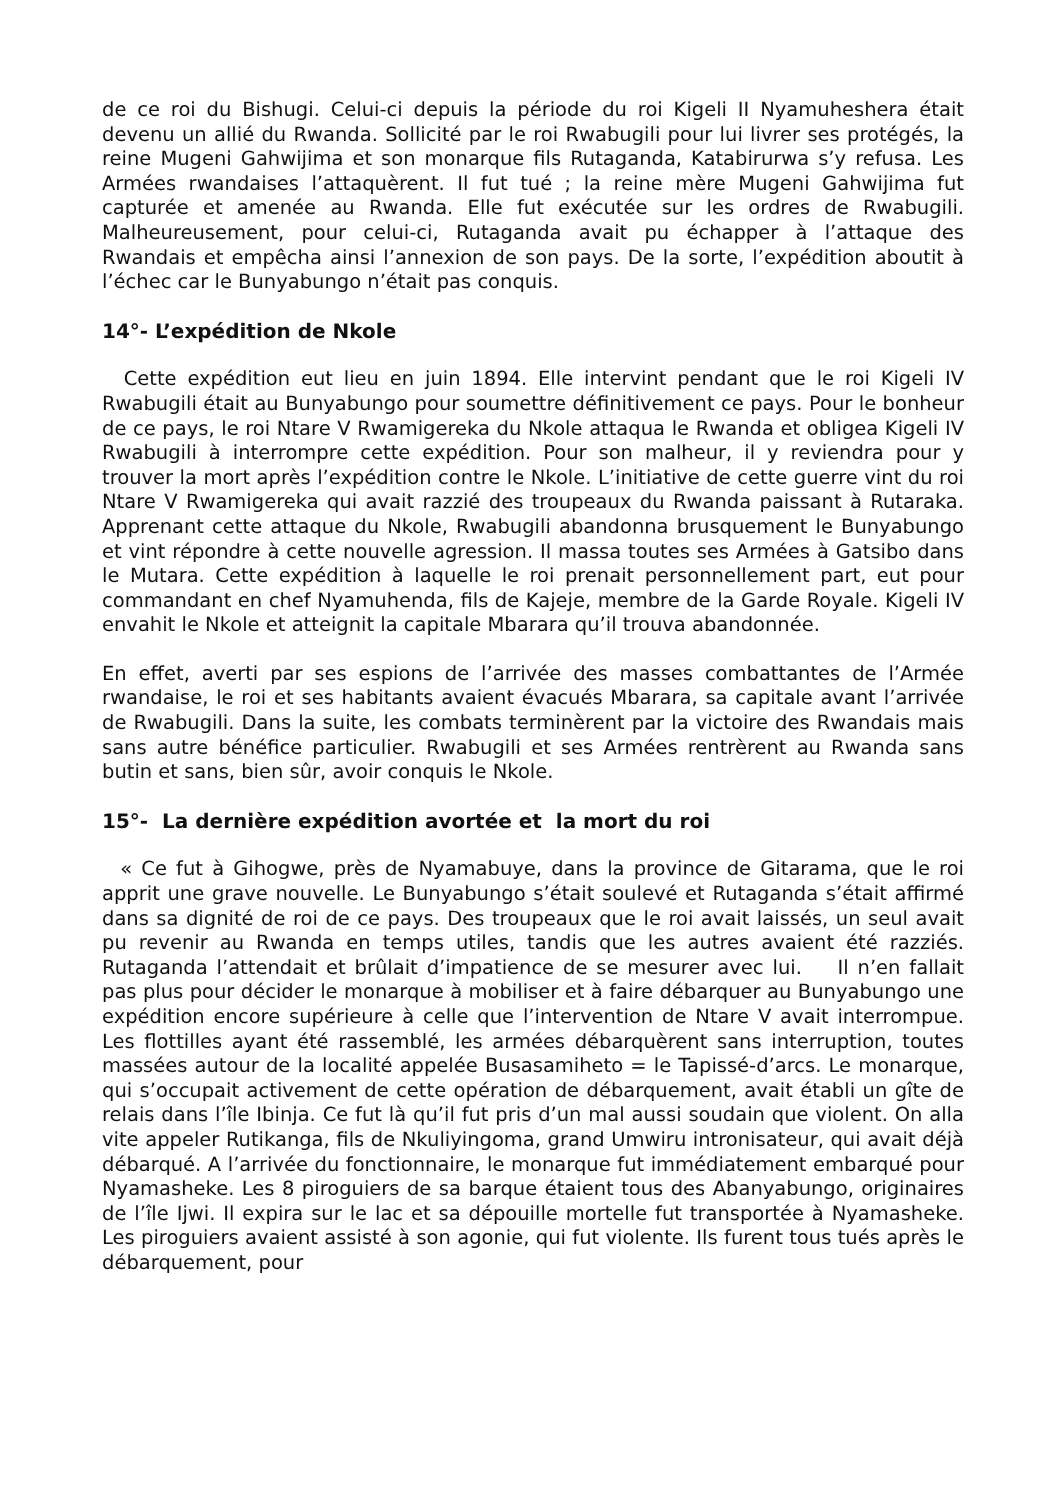de ce roi du Bishugi. Celui-ci depuis la période du roi Kigeli II Nyamuheshera était devenu un allié du Rwanda. Sollicité par le roi Rwabugili pour lui livrer ses protégés, la reine Mugeni Gahwijima et son monarque fils Rutaganda, Katabirurwa s’y refusa. Les Armées rwandaises l’attaquèrent. Il fut tué ; la reine mère Mugeni Gahwijima fut capturée et amenée au Rwanda. Elle fut exécutée sur les ordres de Rwabugili. Malheureusement, pour celui-ci, Rutaganda avait pu échapper à l’attaque des Rwandais et empêcha ainsi l’annexion de son pays. De la sorte, l’expédition aboutit à l’échec car le Bunyabungo n’était pas conquis.
14°- L’expédition de Nkole
Cette expédition eut lieu en juin 1894. Elle intervint pendant que le roi Kigeli IV Rwabugili était au Bunyabungo pour soumettre définitivement ce pays. Pour le bonheur de ce pays, le roi Ntare V Rwamigereka du Nkole attaqua le Rwanda et obligea Kigeli IV Rwabugili à interrompre cette expédition. Pour son malheur, il y reviendra pour y trouver la mort après l’expédition contre le Nkole. L’initiative de cette guerre vint du roi Ntare V Rwamigereka qui avait razzié des troupeaux du Rwanda paissant à Rutaraka. Apprenant cette attaque du Nkole, Rwabugili abandonna brusquement le Bunyabungo et vint répondre à cette nouvelle agression. Il massa toutes ses Armées à Gatsibo dans le Mutara. Cette expédition à laquelle le roi prenait personnellement part, eut pour commandant en chef Nyamuhenda, fils de Kajeje, membre de la Garde Royale. Kigeli IV envahit le Nkole et atteignit la capitale Mbarara qu’il trouva abandonnée.
En effet, averti par ses espions de l’arrivée des masses combattantes de l’Armée rwandaise, le roi et ses habitants avaient évacués Mbarara, sa capitale avant l’arrivée de Rwabugili. Dans la suite, les combats terminèrent par la victoire des Rwandais mais sans autre bénéfice particulier. Rwabugili et ses Armées rentrèrent au Rwanda sans butin et sans, bien sûr, avoir conquis le Nkole.
15°- La dernière expédition avortée et la mort du roi
« Ce fut à Gihogwe, près de Nyamabuye, dans la province de Gitarama, que le roi apprit une grave nouvelle. Le Bunyabungo s’était soulevé et Rutaganda s’était affirmé dans sa dignité de roi de ce pays. Des troupeaux que le roi avait laissés, un seul avait pu revenir au Rwanda en temps utiles, tandis que les autres avaient été razziés. Rutaganda l’attendait et brûlait d’impatience de se mesurer avec lui. Il n’en fallait pas plus pour décider le monarque à mobiliser et à faire débarquer au Bunyabungo une expédition encore supérieure à celle que l’intervention de Ntare V avait interrompue. Les flottilles ayant été rassemblé, les armées débarquèrent sans interruption, toutes massées autour de la localité appelée Busasamiheto = le Tapissé-d’arcs. Le monarque, qui s’occupait activement de cette opération de débarquement, avait établi un gîte de relais dans l’île Ibinja. Ce fut là qu’il fut pris d’un mal aussi soudain que violent. On alla vite appeler Rutikanga, fils de Nkuliyingoma, grand Umwiru intronisateur, qui avait déjà débarqué. A l’arrivée du fonctionnaire, le monarque fut immédiatement embarqué pour Nyamasheke. Les 8 piroguiers de sa barque étaient tous des Abanyabungo, originaires de l’île Ijwi. Il expira sur le lac et sa dépouille mortelle fut transportée à Nyamasheke. Les piroguiers avaient assisté à son agonie, qui fut violente. Ils furent tous tués après le débarquement, pour